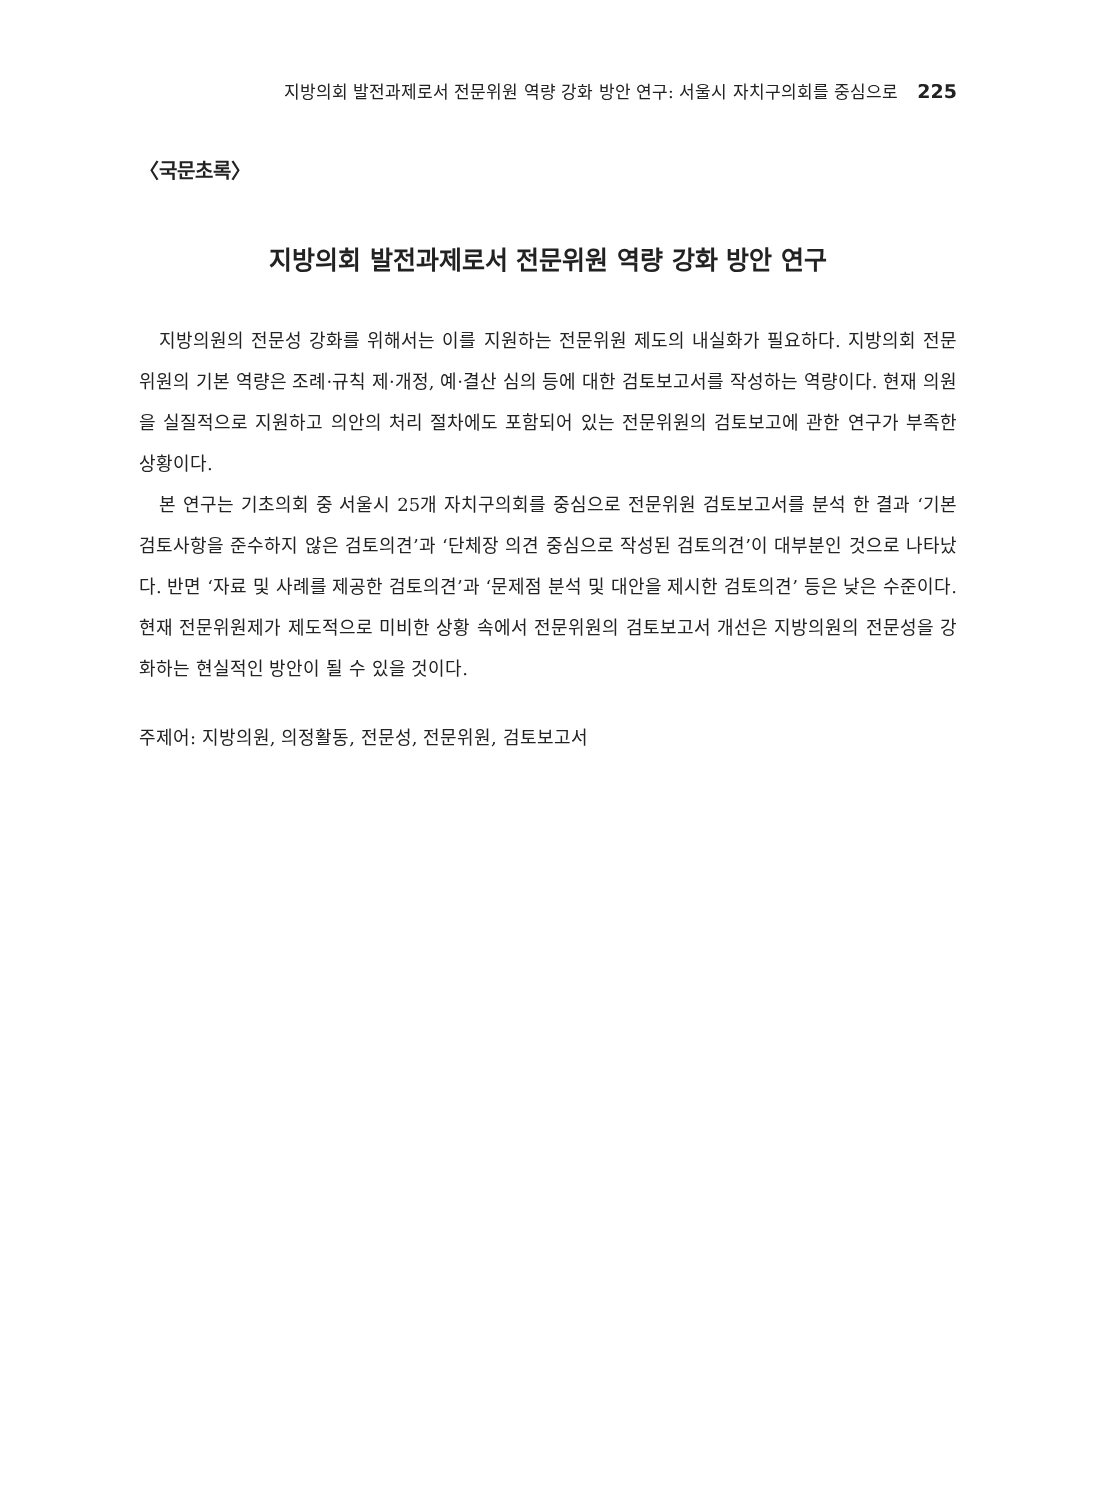지방의회 발전과제로서 전문위원 역량 강화 방안 연구: 서울시 자치구의회를 중심으로 225
〈국문초록〉
지방의회 발전과제로서 전문위원 역량 강화 방안 연구
지방의원의 전문성 강화를 위해서는 이를 지원하는 전문위원 제도의 내실화가 필요하다. 지방의회 전문위원의 기본 역량은 조례·규칙 제·개정, 예·결산 심의 등에 대한 검토보고서를 작성하는 역량이다. 현재 의원을 실질적으로 지원하고 의안의 처리 절차에도 포함되어 있는 전문위원의 검토보고에 관한 연구가 부족한 상황이다.
본 연구는 기초의회 중 서울시 25개 자치구의회를 중심으로 전문위원 검토보고서를 분석 한 결과 ‘기본 검토사항을 준수하지 않은 검토의견’과 ‘단체장 의견 중심으로 작성된 검토의견’이 대부분인 것으로 나타났다. 반면 ‘자료 및 사례를 제공한 검토의견’과 ‘문제점 분석 및 대안을 제시한 검토의견’ 등은 낮은 수준이다. 현재 전문위원제가 제도적으로 미비한 상황 속에서 전문위원의 검토보고서 개선은 지방의원의 전문성을 강화하는 현실적인 방안이 될 수 있을 것이다.
주제어: 지방의원, 의정활동, 전문성, 전문위원, 검토보고서